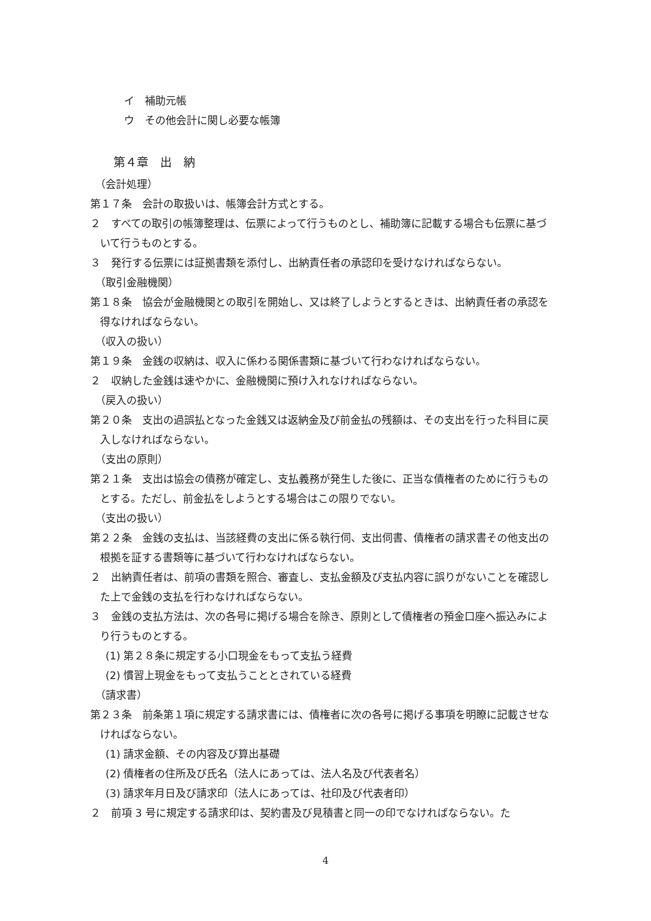イ　補助元帳
ウ　その他会計に関し必要な帳簿
第４章　出　納
（会計処理）
第１７条　会計の取扱いは、帳簿会計方式とする。
２　すべての取引の帳簿整理は、伝票によって行うものとし、補助簿に記載する場合も伝票に基づいて行うものとする。
３　発行する伝票には証拠書類を添付し、出納責任者の承認印を受けなければならない。
（取引金融機関）
第１８条　協会が金融機関との取引を開始し、又は終了しようとするときは、出納責任者の承認を得なければならない。
（収入の扱い）
第１９条　金銭の収納は、収入に係わる関係書類に基づいて行わなければならない。
２　収納した金銭は速やかに、金融機関に預け入れなければならない。
（戻入の扱い）
第２０条　支出の過誤払となった金銭又は返納金及び前金払の残額は、その支出を行った科目に戻入しなければならない。
（支出の原則）
第２１条　支出は協会の債務が確定し、支払義務が発生した後に、正当な債権者のために行うものとする。ただし、前金払をしようとする場合はこの限りでない。
（支出の扱い）
第２２条　金銭の支払は、当該経費の支出に係る執行伺、支出伺書、債権者の請求書その他支出の根拠を証する書類等に基づいて行わなければならない。
２　出納責任者は、前項の書類を照合、審査し、支払金額及び支払内容に誤りがないことを確認した上で金銭の支払を行わなければならない。
３　金銭の支払方法は、次の各号に掲げる場合を除き、原則として債権者の預金口座へ振込みにより行うものとする。
(1) 第２８条に規定する小口現金をもって支払う経費
(2) 慣習上現金をもって支払うこととされている経費
（請求書）
第２３条　前条第１項に規定する請求書には、債権者に次の各号に掲げる事項を明瞭に記載させなければならない。
(1) 請求金額、その内容及び算出基礎
(2) 債権者の住所及び氏名（法人にあっては、法人名及び代表者名）
(3) 請求年月日及び請求印（法人にあっては、社印及び代表者印）
２　前項 3 号に規定する請求印は、契約書及び見積書と同一の印でなければならない。た
4